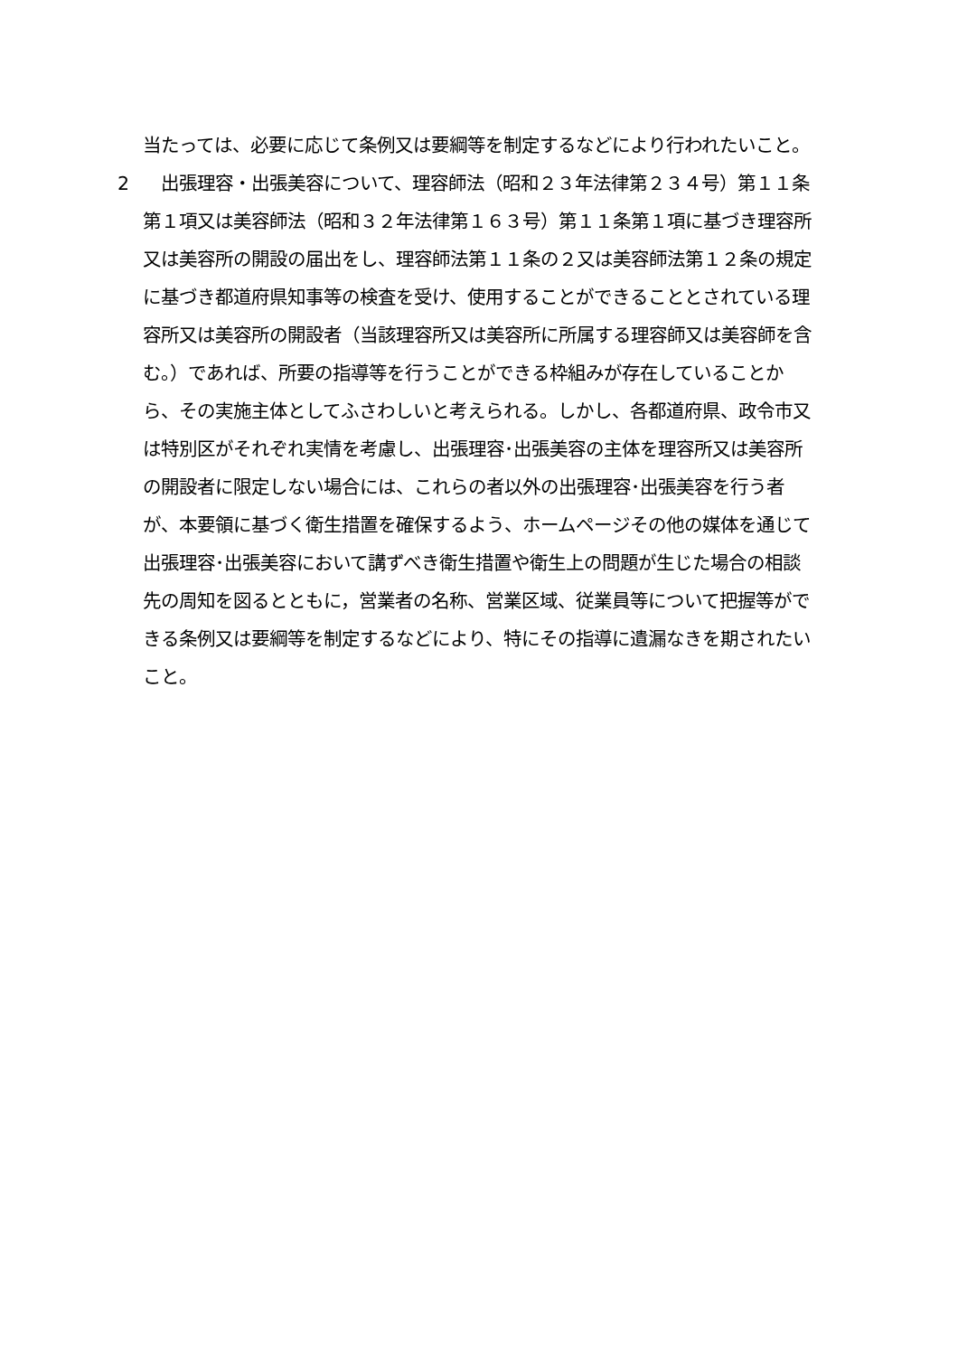当たっては、必要に応じて条例又は要綱等を制定するなどにより行われたいこと。
2 　出張理容・出張美容について、理容師法（昭和２３年法律第２３４号）第１１条第１項又は美容師法（昭和３２年法律第１６３号）第１１条第１項に基づき理容所又は美容所の開設の届出をし、理容師法第１１条の２又は美容師法第１２条の規定に基づき都道府県知事等の検査を受け、使用することができることとされている理容所又は美容所の開設者（当該理容所又は美容所に所属する理容師又は美容師を含む。）であれば、所要の指導等を行うことができる枠組みが存在していることから、その実施主体としてふさわしいと考えられる。しかし、各都道府県、政令市又は特別区がそれぞれ実情を考慮し、出張理容･出張美容の主体を理容所又は美容所の開設者に限定しない場合には、これらの者以外の出張理容･出張美容を行う者が、本要領に基づく衛生措置を確保するよう、ホームページその他の媒体を通じて出張理容･出張美容において講ずべき衛生措置や衛生上の問題が生じた場合の相談先の周知を図るとともに，営業者の名称、営業区域、従業員等について把握等ができる条例又は要綱等を制定するなどにより、特にその指導に遺漏なきを期されたいこと。